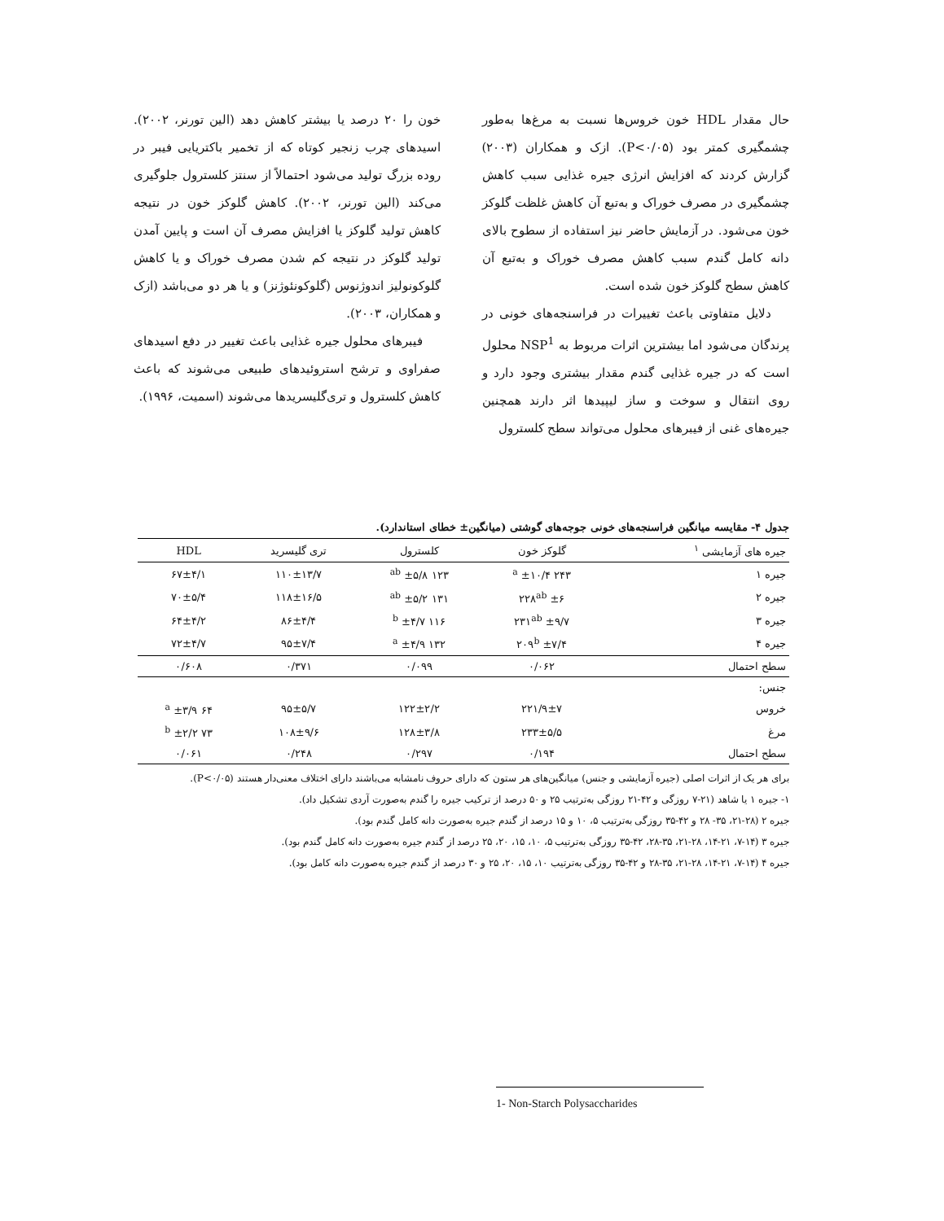حال مقدار HDL خون خروس‌ها نسبت به مرغ‌ها به‌طور چشمگیری کمتر بود (P<۰/۰۵). ازک و همکاران (۲۰۰۳) گزارش کردند که افزایش انرژی جیره غذایی سبب کاهش چشمگیری در مصرف خوراک و به‌تبع آن کاهش غلظت گلوکز خون می‌شود. در آزمایش حاضر نیز استفاده از سطوح بالای دانه کامل گندم سبب کاهش مصرف خوراک و به‌تبع آن کاهش سطح گلوکز خون شده است.
دلایل متفاوتی باعث تغییرات در فراسنجه‌های خونی در پرندگان می‌شود اما بیشترین اثرات مربوط به NSP<sup>1</sup> محلول است که در جیره غذایی گندم مقدار بیشتری وجود دارد و روی انتقال و سوخت و ساز لیپیدها اثر دارند همچنین جیره‌های غنی از فیبرهای محلول می‌تواند سطح کلسترول
خون را ۲۰ درصد یا بیشتر کاهش دهد (الین تورنر، ۲۰۰۲). اسیدهای چرب زنجیر کوتاه که از تخمیر باکتریایی فیبر در روده بزرگ تولید می‌شود احتمالاً از سنتز کلسترول جلوگیری می‌کند (الین تورنر، ۲۰۰۲). کاهش گلوکز خون در نتیجه کاهش تولید گلوکز یا افزایش مصرف آن است و پایین آمدن تولید گلوکز در نتیجه کم شدن مصرف خوراک و یا کاهش گلوکونولیز اندوژنوس (گلوکونئوژنز) و یا هر دو می‌باشد (ازک و همکاران، ۲۰۰۳).
فیبرهای محلول جیره غذایی باعث تغییر در دفع اسیدهای صفراوی و ترشح استروئیدهای طبیعی می‌شوند که باعث کاهش کلسترول و تری‌گلیسریدها می‌شوند (اسمیت، ۱۹۹۶).
جدول ۴- مقایسه میانگین فراسنجه‌های خونی جوجه‌های گوشتی (میانگین± خطای استاندارد).
| جیره های آزمایشی <sup>۱</sup> | گلوکز خون | کلسترول | تری گلیسرید | HDL |
| --- | --- | --- | --- | --- |
| جیره ۱ | ۲۴۳ <sup>a</sup> ±۱۰/۴ | ۱۲۳ <sup>ab</sup> ±۵/۸ | ۱۱۰±۱۳/۷ | ۶۷±۴/۱ |
| جیره ۲ | ۲۲۸<sup>ab</sup> ±۶ | ۱۳۱ <sup>ab</sup> ±۵/۲ | ۱۱۸±۱۶/۵ | ۷۰±۵/۴ |
| جیره ۳ | ۲۳۱<sup>ab</sup> ±۹/۷ | ۱۱۶ <sup>b</sup> ±۴/۷ | ۸۶±۴/۴ | ۶۴±۴/۲ |
| جیره ۴ | ۲۰۹<sup>b</sup> ±۷/۴ | ۱۳۲ <sup>a</sup> ±۴/۹ | ۹۵±۷/۴ | ۷۲±۴/۷ |
| سطح احتمال | ۰/۰۶۲ | ۰/۰۹۹ | ۰/۳۷۱ | ۰/۶۰۸ |
| جنس: | | | | |
| خروس | ۲۲۱/۹±۷ | ۱۲۲±۲/۲ | ۹۵±۵/۷ | ۶۴ <sup>a</sup> ±۳/۹ |
| مرغ | ۲۳۳±۵/۵ | ۱۲۸±۳/۸ | ۱۰۸±۹/۶ | ۷۳ <sup>b</sup> ±۲/۲ |
| سطح احتمال | ۰/۱۹۴ | ۰/۲۹۷ | ۰/۲۴۸ | ۰/۰۶۱ |
برای هر یک از اثرات اصلی (جیره آزمایشی و جنس) میانگین‌های هر ستون که دارای حروف نامشابه می‌باشند دارای اختلاف معنی‌دار هستند (P<۰/۰۵).
۱- جیره ۱ یا شاهد (۲۱-۷ روزگی و ۴۲-۲۱ روزگی به‌ترتیب ۲۵ و ۵۰ درصد از ترکیب جیره را گندم به‌صورت آردی تشکیل داد).
جیره ۲ (۲۸-۲۱، ۳۵- ۲۸ و ۴۲-۳۵ روزگی به‌ترتیب ۵، ۱۰ و ۱۵ درصد از گندم جیره به‌صورت دانه کامل گندم بود).
جیره ۳ (۱۴-۷، ۲۱-۱۴، ۲۸-۲۱، ۳۵-۲۸، ۴۲-۳۵ روزگی به‌ترتیب ۵، ۱۰، ۱۵، ۲۰، ۲۵ درصد از گندم جیره به‌صورت دانه کامل گندم بود).
جیره ۴ (۱۴-۷، ۲۱-۱۴، ۲۸-۲۱، ۳۵-۲۸ و ۴۲-۳۵ روزگی به‌ترتیب ۱۰، ۱۵، ۲۰، ۲۵ و ۳۰ درصد از گندم جیره به‌صورت دانه کامل بود).
1- Non-Starch Polysaccharides